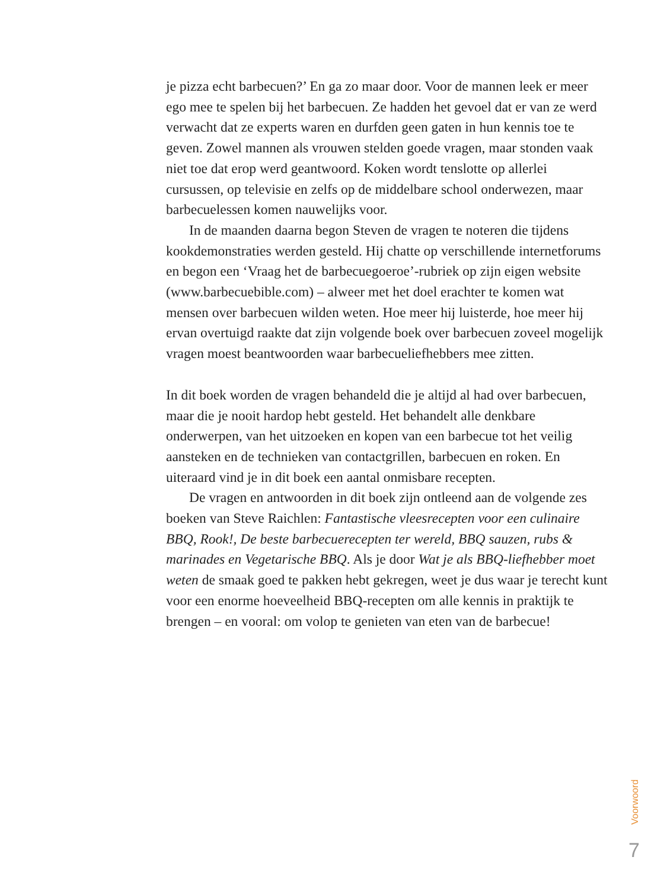je pizza echt barbecuen?’ En ga zo maar door. Voor de mannen leek er meer ego mee te spelen bij het barbecuen. Ze hadden het gevoel dat er van ze werd verwacht dat ze experts waren en durfden geen gaten in hun kennis toe te geven. Zowel mannen als vrouwen stelden goede vragen, maar stonden vaak niet toe dat erop werd geantwoord. Koken wordt tenslotte op allerlei cursussen, op televisie en zelfs op de middelbare school onderwezen, maar barbecuelessen komen nauwelijks voor.
In de maanden daarna begon Steven de vragen te noteren die tijdens kookdemonstraties werden gesteld. Hij chatte op verschillende internetforums en begon een ‘Vraag het de barbecuegoeroe’-rubriek op zijn eigen website (www.barbecuebible.com) – alweer met het doel erachter te komen wat mensen over barbecuen wilden weten. Hoe meer hij luisterde, hoe meer hij ervan overtuigd raakte dat zijn volgende boek over barbecuen zoveel mogelijk vragen moest beantwoorden waar barbecueliefhebbers mee zitten.
In dit boek worden de vragen behandeld die je altijd al had over barbecuen, maar die je nooit hardop hebt gesteld. Het behandelt alle denkbare onderwerpen, van het uitzoeken en kopen van een barbecue tot het veilig aansteken en de technieken van contactgrillen, barbecuen en roken. En uiteraard vind je in dit boek een aantal onmisbare recepten.
De vragen en antwoorden in dit boek zijn ontleend aan de volgende zes boeken van Steve Raichlen: Fantastische vleesrecepten voor een culinaire BBQ, Rook!, De beste barbecuerecepten ter wereld, BBQ sauzen, rubs & marinades en Vegetarische BBQ. Als je door Wat je als BBQ-liefhebber moet weten de smaak goed te pakken hebt gekregen, weet je dus waar je terecht kunt voor een enorme hoeveelheid BBQ-recepten om alle kennis in praktijk te brengen – en vooral: om volop te genieten van eten van de barbecue!
Voorwoord
7